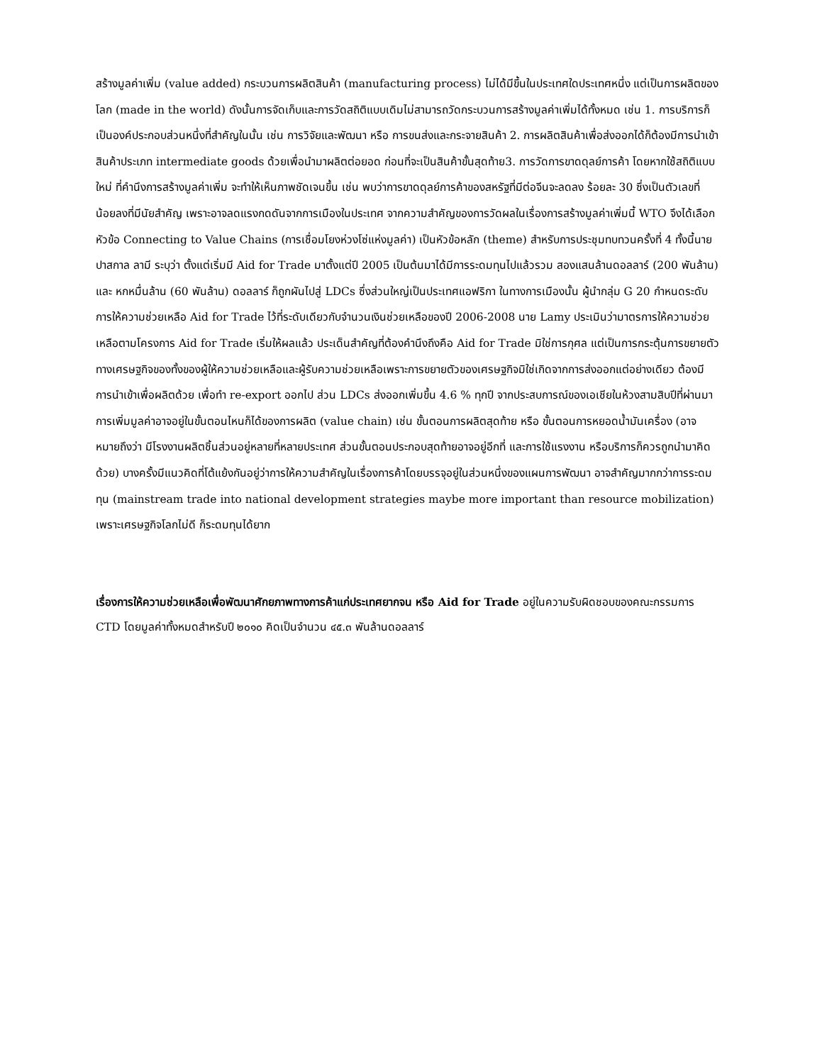สร้างมูลค่าเพิ่ม (value added) กระบวนการผลิตสินค้า (manufacturing process) ไม่ได้มีขึ้นในประเทศใดประเทศหนึ่ง แต่เป็นการผลิตของโลก (made in the world) ดังนั้นการจัดเก็บและการวัดสถิติแบบเดิมไม่สามารถวัดกระบวนการสร้างมูลค่าเพิ่มได้ทั้งหมด เช่น 1. การบริการก็เป็นองค์ประกอบส่วนหนึ่งที่สำคัญในนั้น เช่น การวิจัยและพัฒนา หรือ การขนส่งและกระจายสินค้า 2. การผลิตสินค้าเพื่อส่งออกได้ก็ต้องมีการนำเข้าสินค้าประเภท intermediate goods ด้วยเพื่อนำมาผลิตต่อยอด ก่อนที่จะเป็นสินค้าขั้นสุดท้าย3. การวัดการขาดดุลย์การค้า โดยหากใช้สถิติแบบใหม่ ที่คำนึงการสร้างมูลค่าเพิ่ม จะทำให้เห็นภาพชัดเจนขึ้น เช่น พบว่าการขาดดุลย์การค้าของสหรัฐที่มีต่อจีนจะลดลง ร้อยละ 30 ซึ่งเป็นตัวเลขที่น้อยลงที่มีนัยสำคัญ เพราะอาจลดแรงกดดันจากการเมืองในประเทศ จากความสำคัญของการวัดผลในเรื่องการสร้างมูลค่าเพิ่มนี้ WTO จึงได้เลือกหัวข้อ Connecting to Value Chains (การเชื่อมโยงห่วงโซ่แห่งมูลค่า) เป็นหัวข้อหลัก (theme) สำหรับการประชุมทบทวนครั้งที่ 4 ทั้งนี้นายปาสกาล ลามี ระบุว่า ตั้งแต่เริ่มมี Aid for Trade มาตั้งแต่ปี 2005 เป็นต้นมาได้มีการระดมทุนไปแล้วรวม สองแสนล้านดอลลาร์ (200 พันล้าน) และ หกหมื่นล้าน (60 พันล้าน) ดอลลาร์ ก็ถูกผันไปสู่ LDCs ซึ่งส่วนใหญ่เป็นประเทศแอฟริกา ในทางการเมืองนั้น ผู้นำกลุ่ม G 20 กำหนดระดับการให้ความช่วยเหลือ Aid for Trade ไว้ที่ระดับเดียวกับจำนวนเงินช่วยเหลือของปี 2006-2008 นาย Lamy ประเมินว่ามาตรการให้ความช่วยเหลือตามโครงการ Aid for Trade เริ่มให้ผลแล้ว ประเด็นสำคัญที่ต้องคำนึงถึงคือ Aid for Trade มิใช่การกุศล แต่เป็นการกระตุ้นการขยายตัวทางเศรษฐกิจของทั้งของผู้ให้ความช่วยเหลือและผู้รับความช่วยเหลือเพราะการขยายตัวของเศรษฐกิจมิใช่เกิดจากการส่งออกแต่อย่างเดียว ต้องมีการนำเข้าเพื่อผลิตด้วย เพื่อทำ re-export ออกไป ส่วน LDCs ส่งออกเพิ่มขึ้น 4.6 % ทุกปี จากประสบการณ์ของเอเชียในห้วงสามสิบปีที่ผ่านมา การเพิ่มมูลค่าอาจอยู่ในขั้นตอนไหนก็ได้ของการผลิต (value chain) เช่น ขั้นตอนการผลิตสุดท้าย หรือ ขั้นตอนการหยอดน้ำมันเครื่อง (อาจหมายถึงว่า มีโรงงานผลิตชิ้นส่วนอยู่หลายที่หลายประเทศ ส่วนขั้นตอนประกอบสุดท้ายอาจอยู่อีกที่ และการใช้แรงงาน หรือบริการก็ควรถูกนำมาคิดด้วย) บางครั้งมีแนวคิดที่โต้แย้งกันอยู่ว่าการให้ความสำคัญในเรื่องการค้าโดยบรรจุอยู่ในส่วนหนึ่งของแผนการพัฒนา อาจสำคัญมากกว่าการระดมทุน (mainstream trade into national development strategies maybe more important than resource mobilization) เพราะเศรษฐกิจโลกไม่ดี ก็ระดมทุนได้ยาก
เรื่องการให้ความช่วยเหลือเพื่อพัฒนาศักยภาพทางการค้าแก่ประเทศยากจน หรือ Aid for Trade อยู่ในความรับผิดชอบของคณะกรรมการ CTD โดยมูลค่าทั้งหมดสำหรับปี ๒๐๑๐ คิดเป็นจำนวน ๔๕.๓ พันล้านดอลลาร์